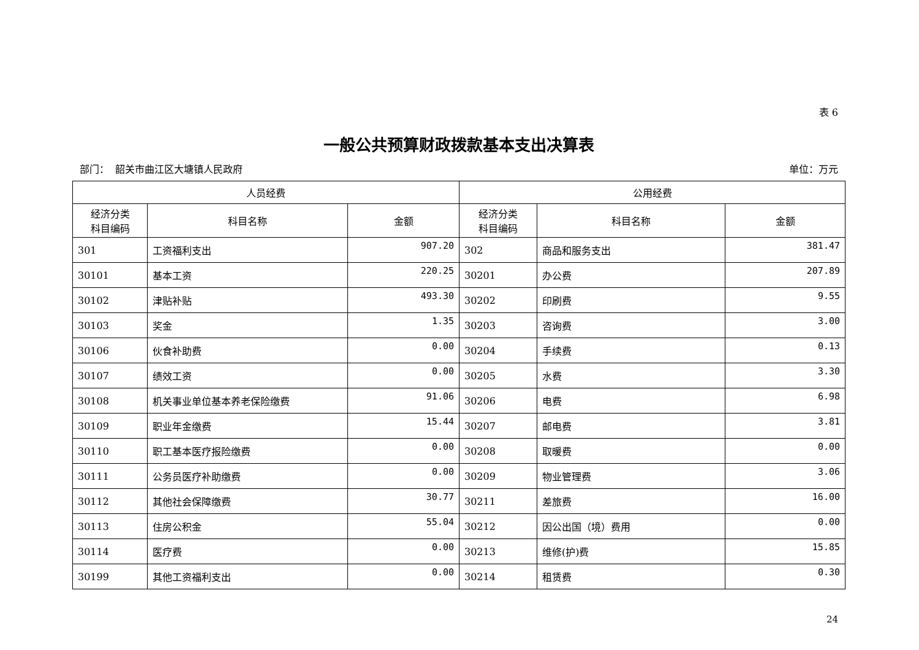表 6
一般公共预算财政拨款基本支出决算表
部门： 韶关市曲江区大塘镇人民政府 单位：万元
| 人员经费 | | | 公用经费 | | |
| --- | --- | --- | --- | --- | --- |
| 经济分类 科目编码 | 科目名称 | 金额 | 经济分类 科目编码 | 科目名称 | 金额 |
| 301 | 工资福利支出 | 907.20 | 302 | 商品和服务支出 | 381.47 |
| 30101 | 基本工资 | 220.25 | 30201 | 办公费 | 207.89 |
| 30102 | 津贴补贴 | 493.30 | 30202 | 印刷费 | 9.55 |
| 30103 | 奖金 | 1.35 | 30203 | 咨询费 | 3.00 |
| 30106 | 伙食补助费 | 0.00 | 30204 | 手续费 | 0.13 |
| 30107 | 绩效工资 | 0.00 | 30205 | 水费 | 3.30 |
| 30108 | 机关事业单位基本养老保险缴费 | 91.06 | 30206 | 电费 | 6.98 |
| 30109 | 职业年金缴费 | 15.44 | 30207 | 邮电费 | 3.81 |
| 30110 | 职工基本医疗报险缴费 | 0.00 | 30208 | 取暖费 | 0.00 |
| 30111 | 公务员医疗补助缴费 | 0.00 | 30209 | 物业管理费 | 3.06 |
| 30112 | 其他社会保障缴费 | 30.77 | 30211 | 差旅费 | 16.00 |
| 30113 | 住房公积金 | 55.04 | 30212 | 因公出国（境）费用 | 0.00 |
| 30114 | 医疗费 | 0.00 | 30213 | 维修(护)费 | 15.85 |
| 30199 | 其他工资福利支出 | 0.00 | 30214 | 租赁费 | 0.30 |
24